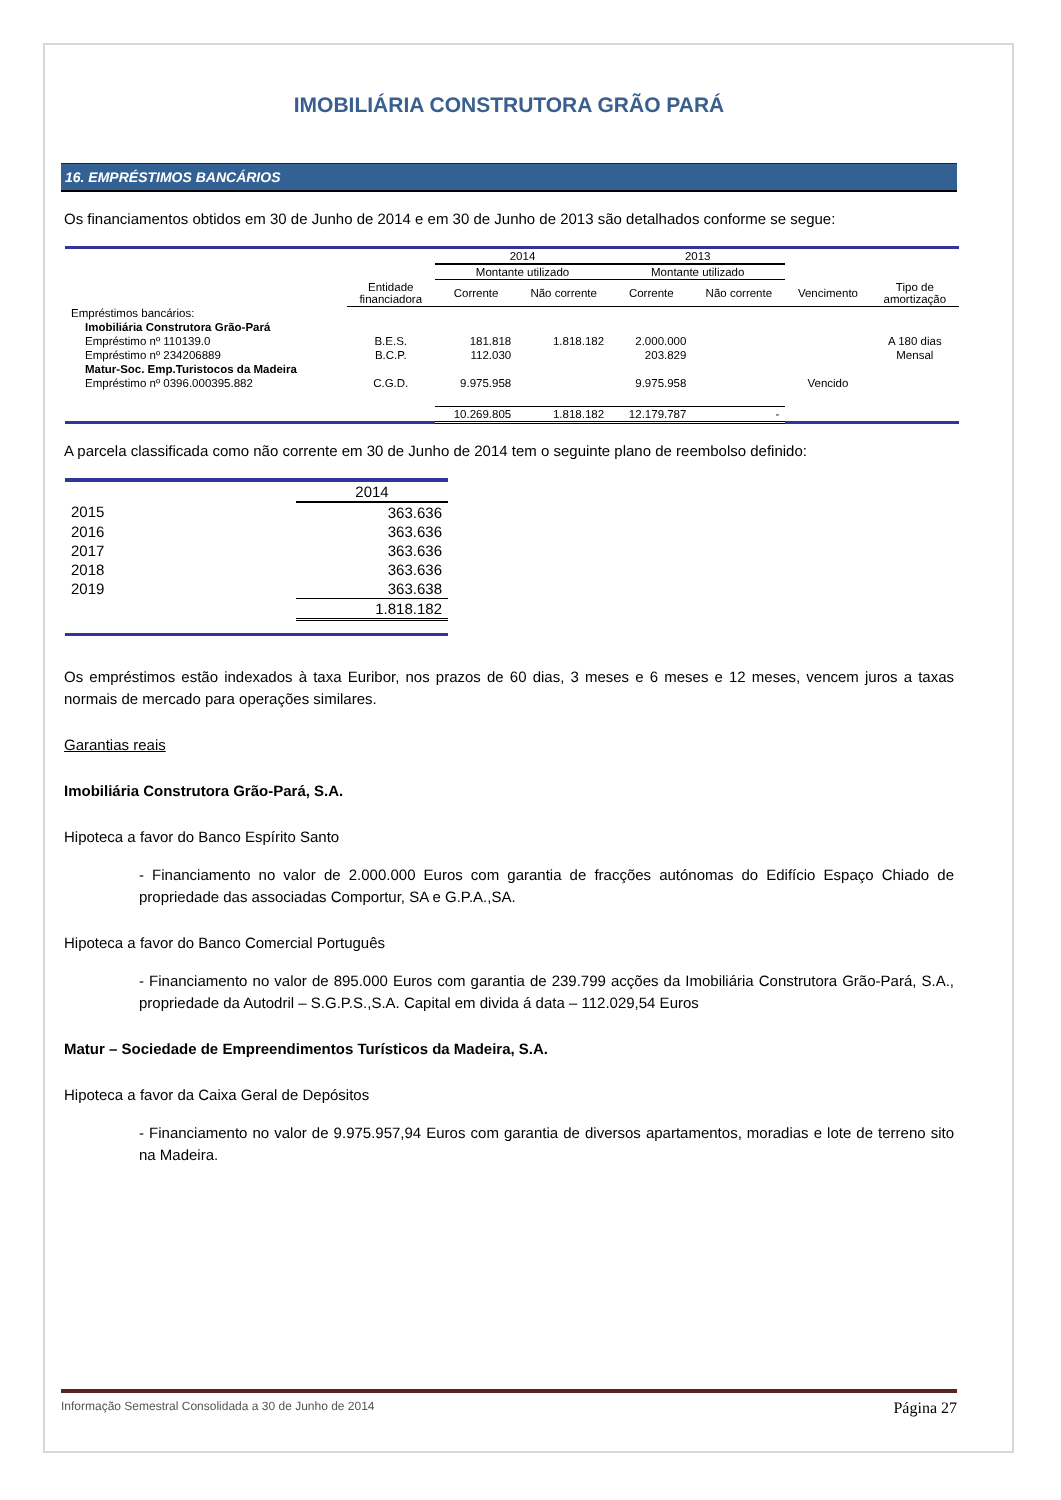IMOBILIÁRIA CONSTRUTORA GRÃO PARÁ
16. EMPRÉSTIMOS BANCÁRIOS
Os financiamentos obtidos em 30 de Junho de 2014 e em 30 de Junho de 2013 são detalhados conforme se segue:
| | | 2014 | | 2013 | | | |
| --- | --- | --- | --- | --- | --- | --- | --- |
| | | Montante utilizado | | Montante utilizado | | | |
| | Entidade financiadora | Corrente | Não corrente | Corrente | Não corrente | Vencimento | Tipo de amortização |
| Empréstimos bancários: | | | | | | | |
| Imobiliária Construtora Grão-Pará | | | | | | | |
| Empréstimo nº 110139.0 | B.E.S. | 181.818 | 1.818.182 | 2.000.000 | | | A 180 dias |
| Empréstimo nº 234206889 | B.C.P. | 112.030 | | 203.829 | | | Mensal |
| Matur-Soc. Emp.Turistocos da Madeira | | | | | | | |
| Empréstimo nº 0396.000395.882 | C.G.D. | 9.975.958 | | 9.975.958 | | Vencido | |
| | | 10.269.805 | 1.818.182 | 12.179.787 | - | | |
A parcela classificada como não corrente em 30 de Junho de 2014 tem o seguinte plano de reembolso definido:
| | 2014 |
| 2015 | 363.636 |
| 2016 | 363.636 |
| 2017 | 363.636 |
| 2018 | 363.636 |
| 2019 | 363.638 |
| | 1.818.182 |
Os empréstimos estão indexados à taxa Euribor, nos prazos de 60 dias, 3 meses e 6 meses e 12 meses, vencem juros a taxas normais de mercado para operações similares.
Garantias reais
Imobiliária Construtora Grão-Pará, S.A.
Hipoteca a favor do Banco Espírito Santo
- Financiamento no valor de 2.000.000 Euros com garantia de fracções autónomas do Edifício Espaço Chiado de propriedade das associadas Comportur, SA e G.P.A.,SA.
Hipoteca a favor do Banco Comercial Português
- Financiamento no valor de 895.000 Euros com garantia de 239.799 acções da Imobiliária Construtora Grão-Pará, S.A., propriedade da Autodril – S.G.P.S.,S.A. Capital em divida á data – 112.029,54 Euros
Matur – Sociedade de Empreendimentos Turísticos da Madeira, S.A.
Hipoteca a favor da Caixa Geral de Depósitos
- Financiamento no valor de 9.975.957,94 Euros com garantia de diversos apartamentos, moradias e lote de terreno sito na Madeira.
Informação Semestral Consolidada a 30 de Junho de 2014 Página 27